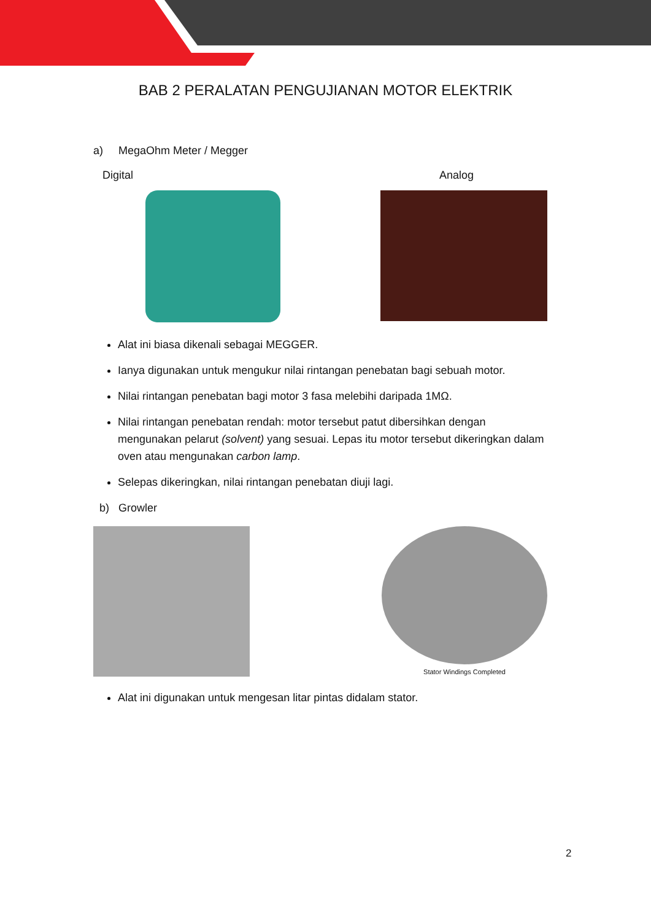BAB 2 PERALATAN PENGUJIANAN MOTOR ELEKTRIK
a) MegaOhm Meter / Megger
Digital Analog
Alat ini biasa dikenali sebagai MEGGER.
Ianya digunakan untuk mengukur nilai rintangan penebatan bagi sebuah motor.
Nilai rintangan penebatan bagi motor 3 fasa melebihi daripada 1MΩ.
Nilai rintangan penebatan rendah: motor tersebut patut dibersihkan dengan mengunakan pelarut (solvent) yang sesuai. Lepas itu motor tersebut dikeringkan dalam oven atau mengunakan carbon lamp.
Selepas dikeringkan, nilai rintangan penebatan diuji lagi.
b) Growler
Stator Windings Completed
Alat ini digunakan untuk mengesan litar pintas didalam stator.
2